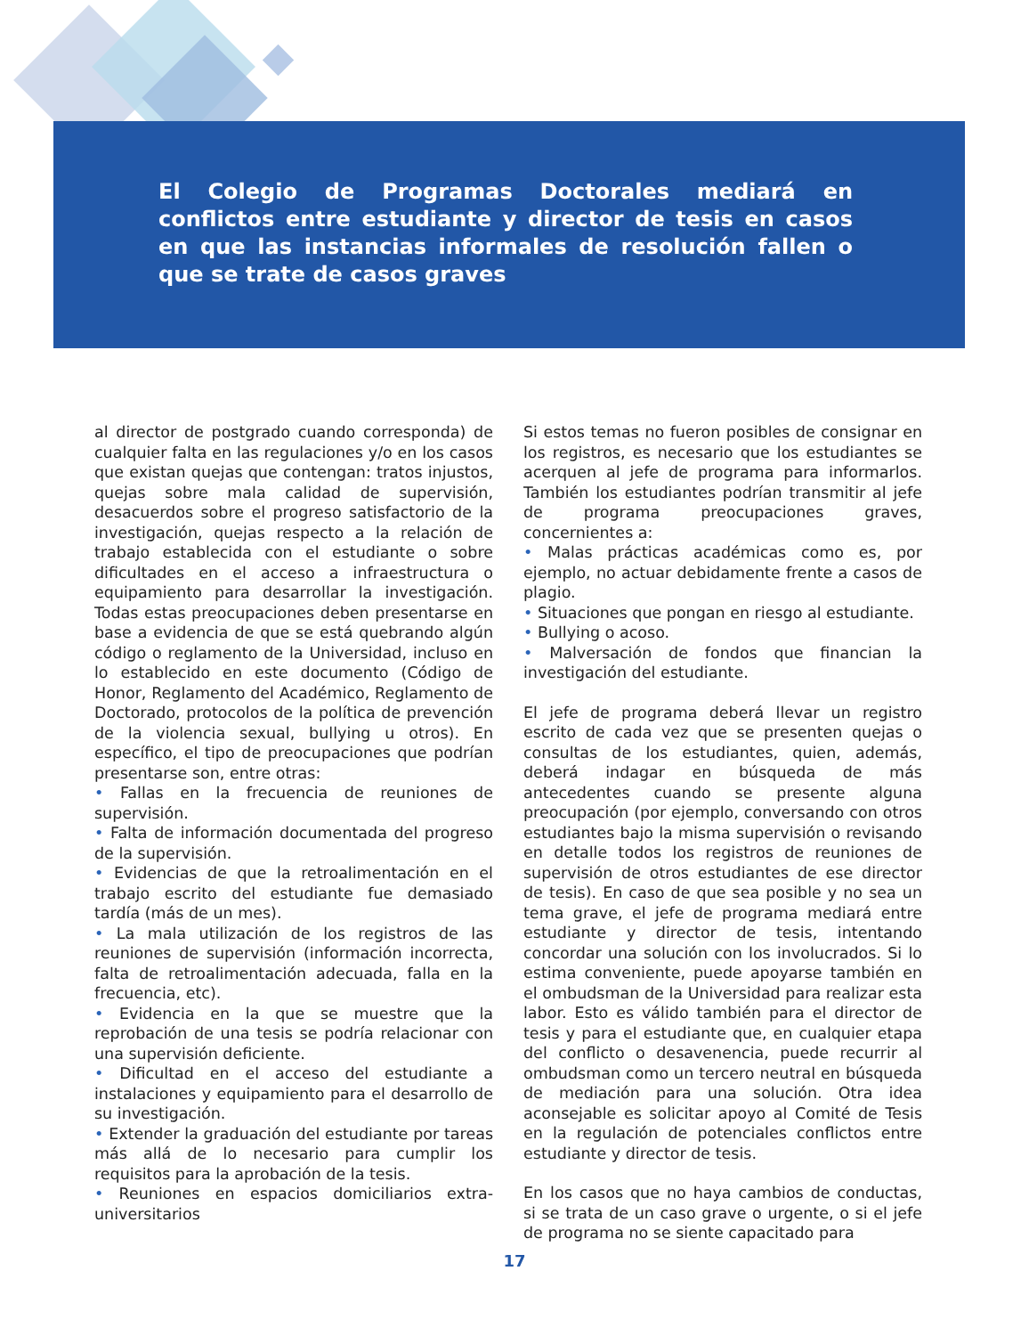El Colegio de Programas Doctorales mediará en conflictos entre estudiante y director de tesis en casos en que las instancias informales de resolución fallen o que se trate de casos graves
al director de postgrado cuando corresponda) de cualquier falta en las regulaciones y/o en los casos que existan quejas que contengan: tratos injustos, quejas sobre mala calidad de supervisión, desacuerdos sobre el progreso satisfactorio de la investigación, quejas respecto a la relación de trabajo establecida con el estudiante o sobre dificultades en el acceso a infraestructura o equipamiento para desarrollar la investigación. Todas estas preocupaciones deben presentarse en base a evidencia de que se está quebrando algún código o reglamento de la Universidad, incluso en lo establecido en este documento (Código de Honor, Reglamento del Académico, Reglamento de Doctorado, protocolos de la política de prevención de la violencia sexual, bullying u otros). En específico, el tipo de preocupaciones que podrían presentarse son, entre otras:
• Fallas en la frecuencia de reuniones de supervisión.
• Falta de información documentada del progreso de la supervisión.
• Evidencias de que la retroalimentación en el trabajo escrito del estudiante fue demasiado tardía (más de un mes).
• La mala utilización de los registros de las reuniones de supervisión (información incorrecta, falta de retroalimentación adecuada, falla en la frecuencia, etc).
• Evidencia en la que se muestre que la reprobación de una tesis se podría relacionar con una supervisión deficiente.
• Dificultad en el acceso del estudiante a instalaciones y equipamiento para el desarrollo de su investigación.
• Extender la graduación del estudiante por tareas más allá de lo necesario para cumplir los requisitos para la aprobación de la tesis.
• Reuniones en espacios domiciliarios extra-universitarios
Si estos temas no fueron posibles de consignar en los registros, es necesario que los estudiantes se acerquen al jefe de programa para informarlos. También los estudiantes podrían transmitir al jefe de programa preocupaciones graves, concernientes a:
• Malas prácticas académicas como es, por ejemplo, no actuar debidamente frente a casos de plagio.
• Situaciones que pongan en riesgo al estudiante.
• Bullying o acoso.
• Malversación de fondos que financian la investigación del estudiante.
El jefe de programa deberá llevar un registro escrito de cada vez que se presenten quejas o consultas de los estudiantes, quien, además, deberá indagar en búsqueda de más antecedentes cuando se presente alguna preocupación (por ejemplo, conversando con otros estudiantes bajo la misma supervisión o revisando en detalle todos los registros de reuniones de supervisión de otros estudiantes de ese director de tesis). En caso de que sea posible y no sea un tema grave, el jefe de programa mediará entre estudiante y director de tesis, intentando concordar una solución con los involucrados. Si lo estima conveniente, puede apoyarse también en el ombudsman de la Universidad para realizar esta labor. Esto es válido también para el director de tesis y para el estudiante que, en cualquier etapa del conflicto o desavenencia, puede recurrir al ombudsman como un tercero neutral en búsqueda de mediación para una solución. Otra idea aconsejable es solicitar apoyo al Comité de Tesis en la regulación de potenciales conflictos entre estudiante y director de tesis.
En los casos que no haya cambios de conductas, si se trata de un caso grave o urgente, o si el jefe de programa no se siente capacitado para
17